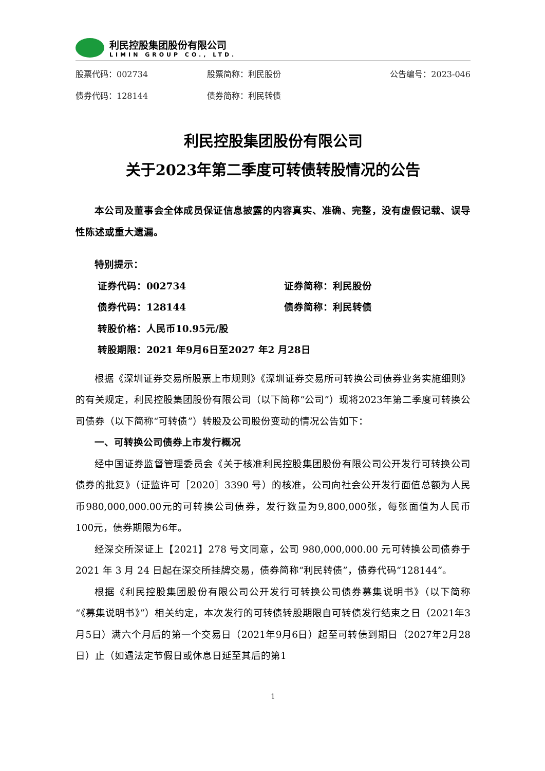利民控股集团股份有限公司
LIMIN GROUP CO., LTD.
股票代码：002734 股票简称：利民股份 公告编号：2023-046
债券代码：128144 债券简称：利民转债
利民控股集团股份有限公司
关于2023年第二季度可转债转股情况的公告
本公司及董事会全体成员保证信息披露的内容真实、准确、完整，没有虚假记载、误导性陈述或重大遗漏。
特别提示：
证券代码：002734 证券简称：利民股份
债券代码：128144 债券简称：利民转债
转股价格：人民币10.95元/股
转股期限：2021 年9月6日至2027 年2 月28日
根据《深圳证券交易所股票上市规则》《深圳证券交易所可转换公司债券业务实施细则》的有关规定，利民控股集团股份有限公司（以下简称“公司”）现将2023年第二季度可转换公司债券（以下简称“可转债”）转股及公司股份变动的情况公告如下：
一、可转换公司债券上市发行概况
经中国证券监督管理委员会《关于核准利民控股集团股份有限公司公开发行可转换公司债券的批复》（证监许可［2020］3390 号）的核准，公司向社会公开发行面值总额为人民币980,000,000.00元的可转换公司债券，发行数量为9,800,000张，每张面值为人民币100元，债券期限为6年。
经深交所深证上【2021】278 号文同意，公司 980,000,000.00 元可转换公司债券于 2021 年 3 月 24 日起在深交所挂牌交易，债券简称“利民转债”，债券代码“128144”。
根据《利民控股集团股份有限公司公开发行可转换公司债券募集说明书》（以下简称“《募集说明书》”）相关约定，本次发行的可转债转股期限自可转债发行结束之日（2021年3月5日）满六个月后的第一个交易日（2021年9月6日）起至可转债到期日（2027年2月28日）止（如遇法定节假日或休息日延至其后的第1
1